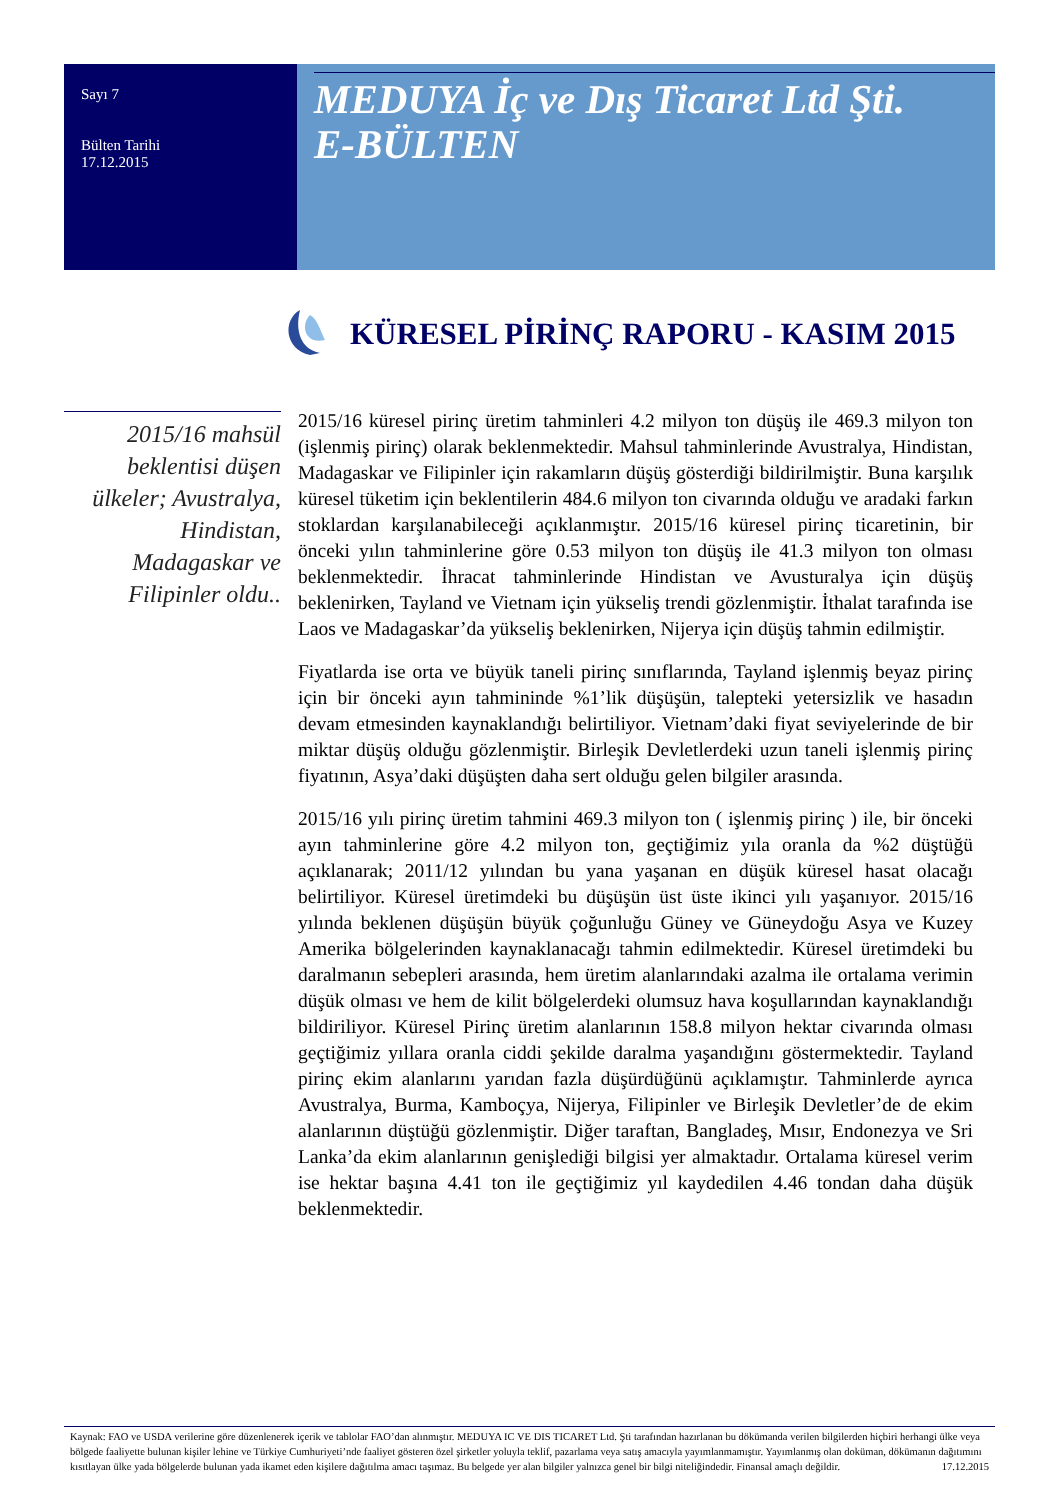Sayı 7
Bülten Tarihi
17.12.2015
MEDUYA İç ve Dış Ticaret Ltd Şti.
E-BÜLTEN
KÜRESEL PİRİNÇ RAPORU - KASIM 2015
2015/16 mahsül beklentisi düşen ülkeler; Avustralya, Hindistan, Madagaskar ve Filipinler oldu..
2015/16 küresel pirinç üretim tahminleri 4.2 milyon ton düşüş ile 469.3 milyon ton (işlenmiş pirinç) olarak beklenmektedir. Mahsul tahminlerinde Avustralya, Hindistan, Madagaskar ve Filipinler için rakamların düşüş gösterdiği bildirilmiştir. Buna karşılık küresel tüketim için beklentilerin 484.6 milyon ton civarında olduğu ve aradaki farkın stoklardan karşılanabileceği açıklanmıştır. 2015/16 küresel pirinç ticaretinin, bir önceki yılın tahminlerine göre 0.53 milyon ton düşüş ile 41.3 milyon ton olması beklenmektedir. İhracat tahminlerinde Hindistan ve Avusturalya için düşüş beklenirken, Tayland ve Vietnam için yükseliş trendi gözlenmiştir. İthalat tarafında ise Laos ve Madagaskar’da yükseliş beklenirken, Nijerya için düşüş tahmin edilmiştir.
Fiyatlarda ise orta ve büyük taneli pirinç sınıflarında, Tayland işlenmiş beyaz pirinç için bir önceki ayın tahmininde %1’lik düşüşün, talepteki yetersizlik ve hasadın devam etmesinden kaynaklandığı belirtiliyor. Vietnam’daki fiyat seviyelerinde de bir miktar düşüş olduğu gözlenmiştir. Birleşik Devletlerdeki uzun taneli işlenmiş pirinç fiyatının, Asya’daki düşüşten daha sert olduğu gelen bilgiler arasında.
2015/16 yılı pirinç üretim tahmini 469.3 milyon ton ( işlenmiş pirinç ) ile, bir önceki ayın tahminlerine göre 4.2 milyon ton, geçtiğimiz yıla oranla da %2 düştüğü açıklanarak; 2011/12 yılından bu yana yaşanan en düşük küresel hasat olacağı belirtiliyor. Küresel üretimdeki bu düşüşün üst üste ikinci yılı yaşanıyor. 2015/16 yılında beklenen düşüşün büyük çoğunluğu Güney ve Güneydoğu Asya ve Kuzey Amerika bölgelerinden kaynaklanacağı tahmin edilmektedir. Küresel üretimdeki bu daralmanın sebepleri arasında, hem üretim alanlarındaki azalma ile ortalama verimin düşük olması ve hem de kilit bölgelerdeki olumsuz hava koşullarından kaynaklandığı bildiriliyor. Küresel Pirinç üretim alanlarının 158.8 milyon hektar civarında olması geçtiğimiz yıllara oranla ciddi şekilde daralma yaşandığını göstermektedir. Tayland pirinç ekim alanlarını yarıdan fazla düşürdüğünü açıklamıştır. Tahminlerde ayrıca Avustralya, Burma, Kamboçya, Nijerya, Filipinler ve Birleşik Devletler’de de ekim alanlarının düştüğü gözlenmiştir. Diğer taraftan, Bangladeş, Mısır, Endonezya ve Sri Lanka’da ekim alanlarının genişlediği bilgisi yer almaktadır. Ortalama küresel verim ise hektar başına 4.41 ton ile geçtiğimiz yıl kaydedilen 4.46 tondan daha düşük beklenmektedir.
Kaynak: FAO ve USDA verilerine göre düzenlenerek içerik ve tablolar FAO’dan alınmıştır. MEDUYA IC VE DIS TICARET Ltd. Şti tarafından hazırlanan bu dökümanda verilen bilgilerden hiçbiri herhangi ülke veya bölgede faaliyette bulunan kişiler lehine ve Türkiye Cumhuriyeti’nde faaliyet gösteren özel şirketler yoluyla teklif, pazarlama veya satış amacıyla yayımlanmamıştır. Yayımlanmış olan doküman, dökümanın dağıtımını kısıtlayan ülke yada bölgelerde bulunan yada ikamet eden kişilere dağıtılma amacı taşımaz. Bu belgede yer alan bilgiler yalnızca genel bir bilgi niteliğindedir. Finansal amaçlı değildir. 17.12.2015